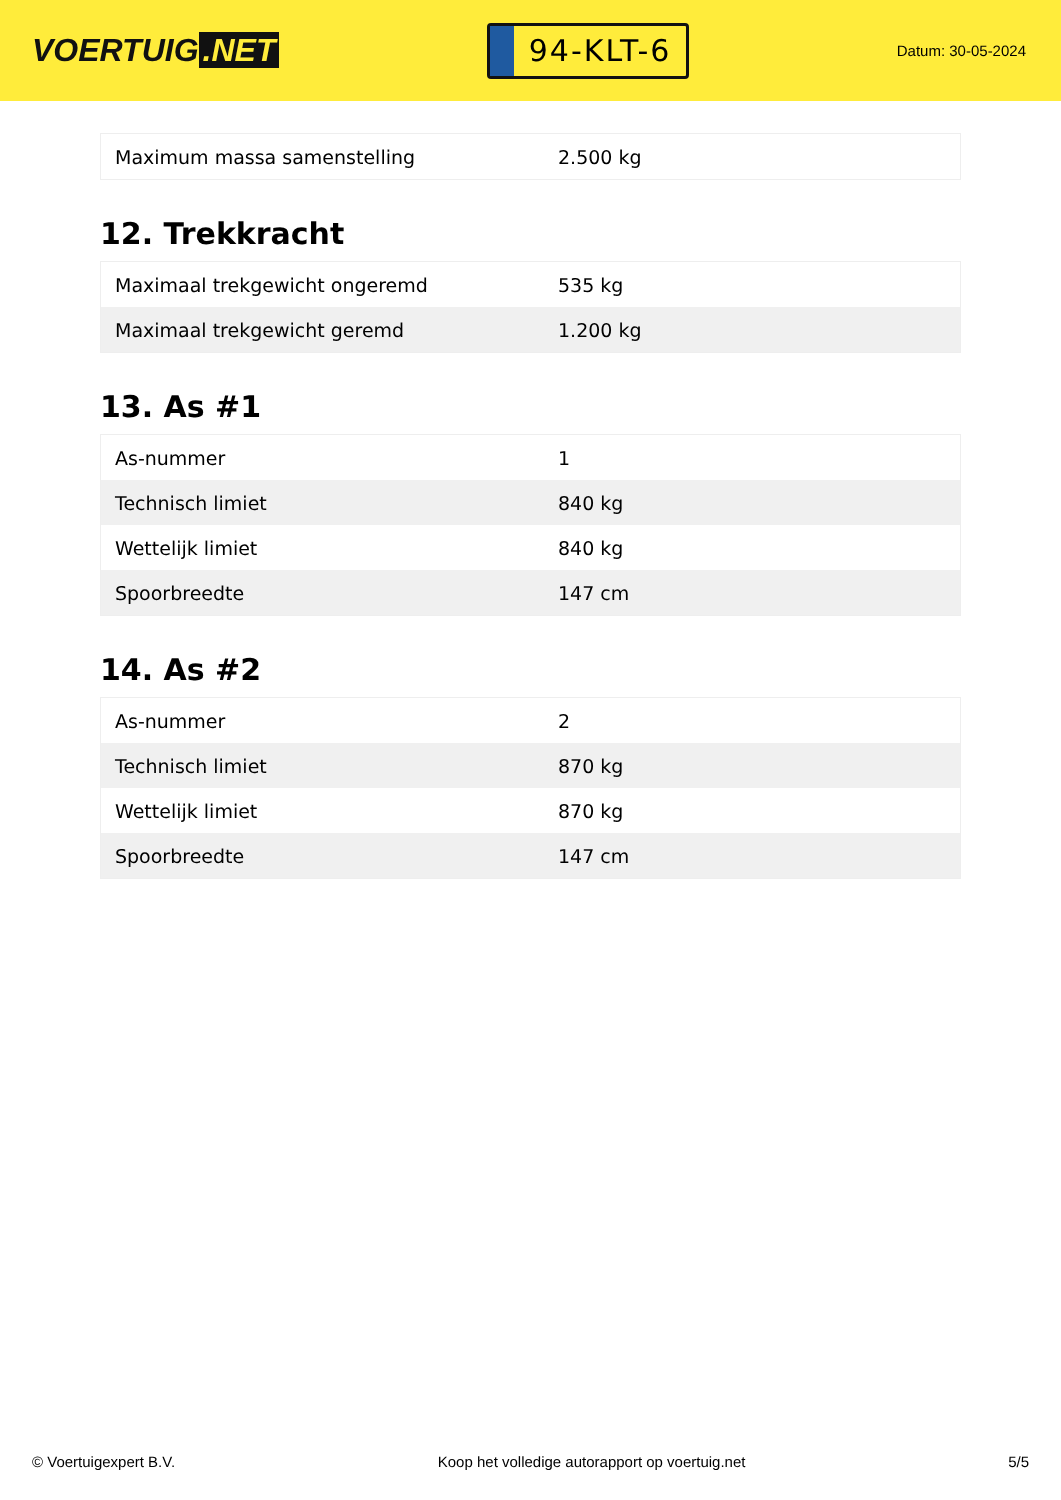VOERTUIG.NET
94-KLT-6
Datum: 30-05-2024
| Maximum massa samenstelling | 2.500 kg |
12. Trekkracht
| Maximaal trekgewicht ongeremd | 535 kg |
| Maximaal trekgewicht geremd | 1.200 kg |
13. As #1
| As-nummer | 1 |
| Technisch limiet | 840 kg |
| Wettelijk limiet | 840 kg |
| Spoorbreedte | 147 cm |
14. As #2
| As-nummer | 2 |
| Technisch limiet | 870 kg |
| Wettelijk limiet | 870 kg |
| Spoorbreedte | 147 cm |
© Voertuigexpert B.V. Koop het volledige autorapport op voertuig.net 5/5